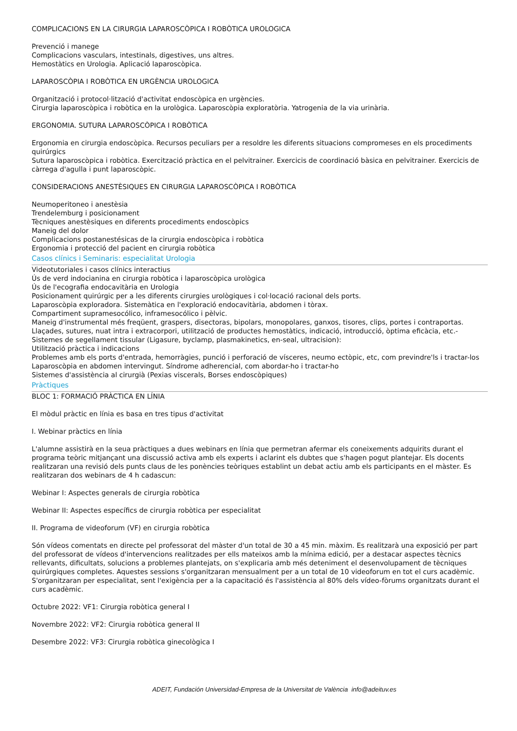COMPLICACIONS EN LA CIRURGIA LAPAROSCÒPICA I ROBÒTICA UROLOGICA
Prevenció i manege
Complicacions vasculars, intestinals, digestives, uns altres.
Hemostàtics en Urologia. Aplicació laparoscòpica.
LAPAROSCÒPIA I ROBÒTICA EN URGÈNCIA UROLOGICA
Organització i protocol·lització d'activitat endoscòpica en urgències.
Cirurgia laparoscòpica i robòtica en la urològica. Laparoscòpia exploratòria. Yatrogenia de la via urinària.
ERGONOMIA. SUTURA LAPAROSCÒPICA I ROBÒTICA
Ergonomia en cirurgia endoscòpica. Recursos peculiars per a resoldre les diferents situacions compromeses en els procediments quirúrgics
Sutura laparoscòpica i robòtica. Exercització pràctica en el pelvitrainer. Exercicis de coordinació bàsica en pelvitrainer. Exercicis de càrrega d'agulla i punt laparoscòpic.
CONSIDERACIONS ANESTÈSIQUES EN CIRURGIA LAPAROSCÒPICA I ROBÒTICA
Neumoperitoneo i anestèsia
Trendelemburg i posicionament
Tècniques anestèsiques en diferents procediments endoscòpics
Maneig del dolor
Complicacions postanestésicas de la cirurgia endoscòpica i robòtica
Ergonomia i protecció del pacient en cirurgia robòtica
Casos clínics i Seminaris: especialitat Urologia
Videotutoriales i casos clínics interactius
Ús de verd indocianina en cirurgia robòtica i laparoscòpica urològica
Ús de l'ecografia endocavitària en Urologia
Posicionament quirúrgic per a les diferents cirurgies urològiques i col·locació racional dels ports.
Laparoscòpia exploradora. Sistemàtica en l'exploració endocavitària, abdomen i tòrax.
Compartiment supramesocólico, inframesocólico i pèlvic.
Maneig d'instrumental més freqüent, graspers, disectoras, bipolars, monopolares, ganxos, tisores, clips, portes i contraportas.
Llaçades, sutures, nuat intra i extracorpori, utilització de productes hemostàtics, indicació, introducció, òptima eficàcia, etc.-
Sistemes de segellament tissular (Ligasure, byclamp, plasmakinetics, en-seal, ultracision):
Utilització pràctica i indicacions
Problemes amb els ports d'entrada, hemorràgies, punció i perforació de vísceres, neumo ectòpic, etc, com previndre'ls i tractar-los
Laparoscòpia en abdomen intervingut. Síndrome adherencial, com abordar-ho i tractar-ho
Sistemes d'assistència al cirurgià (Pexias viscerals, Borses endoscòpiques)
Pràctiques
BLOC 1: FORMACIÓ PRÀCTICA EN LÍNIA
El mòdul pràctic en línia es basa en tres tipus d'activitat
I. Webinar pràctics en línia
L'alumne assistirà en la seua pràctiques a dues webinars en línia que permetran afermar els coneixements adquirits durant el programa teòric mitjançant una discussió activa amb els experts i aclarint els dubtes que s'hagen pogut plantejar. Els docents realitzaran una revisió dels punts claus de les ponències teòriques establint un debat actiu amb els participants en el màster. Es realitzaran dos webinars de 4 h cadascun:
Webinar I: Aspectes generals de cirurgia robòtica
Webinar II: Aspectes específics de cirurgia robòtica per especialitat
II. Programa de videoforum (VF) en cirurgia robòtica
Són vídeos comentats en directe pel professorat del màster d'un total de 30 a 45 min. màxim. Es realitzarà una exposició per part del professorat de vídeos d'intervencions realitzades per ells mateixos amb la mínima edició, per a destacar aspectes tècnics rellevants, dificultats, solucions a problemes plantejats, on s'explicaria amb més deteniment el desenvolupament de tècniques quirúrgiques completes. Aquestes sessions s'organitzaran mensualment per a un total de 10 videoforum en tot el curs acadèmic. S'organitzaran per especialitat, sent l'exigència per a la capacitació és l'assistència al 80% dels vídeo-fòrums organitzats durant el curs acadèmic.
Octubre 2022: VF1: Cirurgia robòtica general I
Novembre 2022: VF2: Cirurgia robòtica general II
Desembre 2022: VF3: Cirurgia robòtica ginecològica I
ADEIT, Fundación Universidad-Empresa de la Universitat de València info@adeituv.es